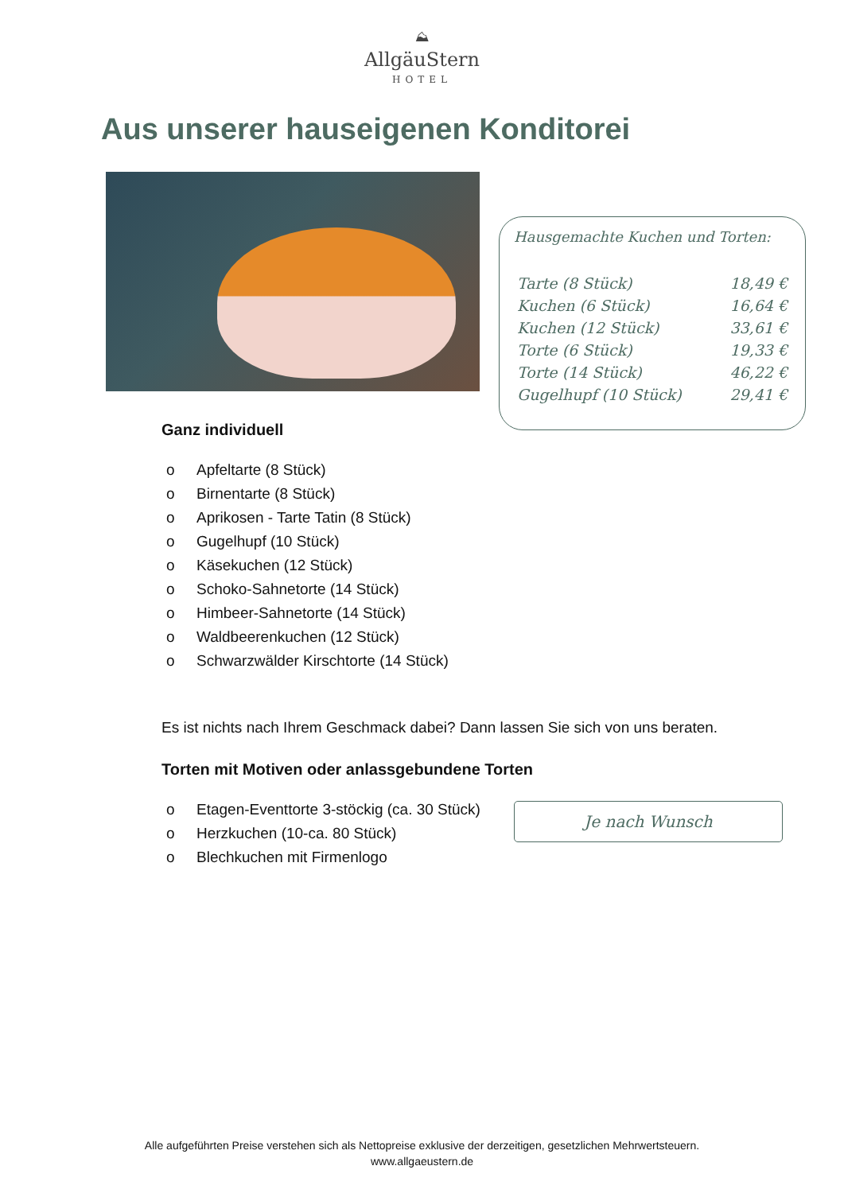⛰
AllgäuStern
HOTEL
Aus unserer hauseigenen Konditorei
Hausgemachte Kuchen und Torten:
| Tarte (8 Stück) | 18,49 € |
| Kuchen (6 Stück) | 16,64 € |
| Kuchen (12 Stück) | 33,61 € |
| Torte (6 Stück) | 19,33 € |
| Torte (14 Stück) | 46,22 € |
| Gugelhupf (10 Stück) | 29,41 € |
Ganz individuell
o Apfeltarte (8 Stück)
o Birnentarte (8 Stück)
o Aprikosen - Tarte Tatin (8 Stück)
o Gugelhupf (10 Stück)
o Käsekuchen (12 Stück)
o Schoko-Sahnetorte (14 Stück)
o Himbeer-Sahnetorte (14 Stück)
o Waldbeerenkuchen (12 Stück)
o Schwarzwälder Kirschtorte (14 Stück)
Es ist nichts nach Ihrem Geschmack dabei? Dann lassen Sie sich von uns beraten.
Torten mit Motiven oder anlassgebundene Torten
o Etagen-Eventtorte 3-stöckig (ca. 30 Stück)
o Herzkuchen (10-ca. 80 Stück)
o Blechkuchen mit Firmenlogo
Je nach Wunsch
Alle aufgeführten Preise verstehen sich als Nettopreise exklusive der derzeitigen, gesetzlichen Mehrwertsteuern.
www.allgaeustern.de